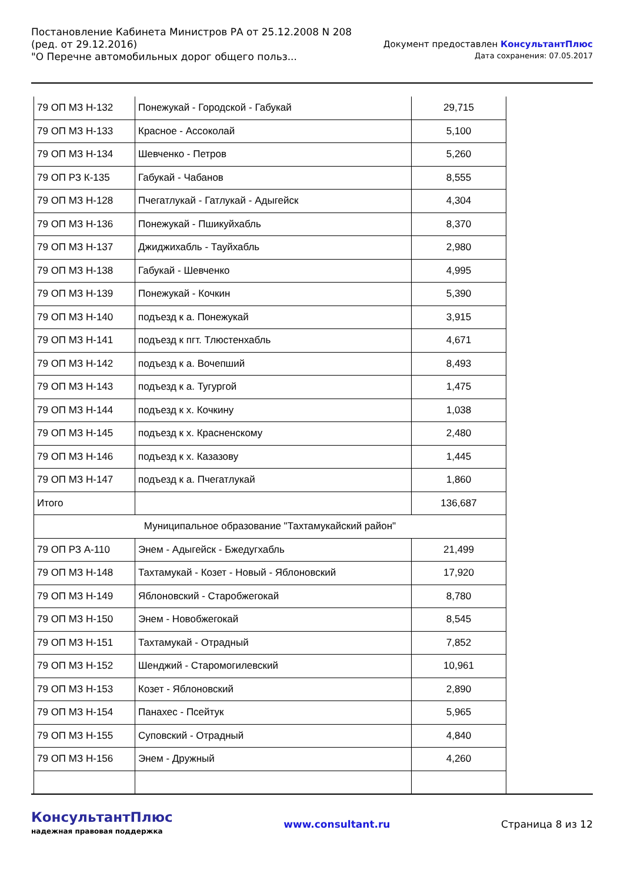Постановление Кабинета Министров РА от 25.12.2008 N 208
(ред. от 29.12.2016)
"О Перечне автомобильных дорог общего польз...
Документ предоставлен КонсультантПлюс
Дата сохранения: 07.05.2017
| 79 ОП МЗ Н-132 | Понежукай - Городской - Габукай | 29,715 |
| 79 ОП МЗ Н-133 | Красное - Ассоколай | 5,100 |
| 79 ОП МЗ Н-134 | Шевченко - Петров | 5,260 |
| 79 ОП РЗ К-135 | Габукай - Чабанов | 8,555 |
| 79 ОП МЗ Н-128 | Пчегатлукай - Гатлукай - Адыгейск | 4,304 |
| 79 ОП МЗ Н-136 | Понежукай - Пшикуйхабль | 8,370 |
| 79 ОП МЗ Н-137 | Джиджихабль - Тауйхабль | 2,980 |
| 79 ОП МЗ Н-138 | Габукай - Шевченко | 4,995 |
| 79 ОП МЗ Н-139 | Понежукай - Кочкин | 5,390 |
| 79 ОП МЗ Н-140 | подъезд к а. Понежукай | 3,915 |
| 79 ОП МЗ Н-141 | подъезд к пгт. Тлюстенхабль | 4,671 |
| 79 ОП МЗ Н-142 | подъезд к а. Вочепший | 8,493 |
| 79 ОП МЗ Н-143 | подъезд к а. Тугургой | 1,475 |
| 79 ОП МЗ Н-144 | подъезд к х. Кочкину | 1,038 |
| 79 ОП МЗ Н-145 | подъезд к х. Красненскому | 2,480 |
| 79 ОП МЗ Н-146 | подъезд к х. Казазову | 1,445 |
| 79 ОП МЗ Н-147 | подъезд к а. Пчегатлукай | 1,860 |
| Итого | | 136,687 |
| Муниципальное образование "Тахтамукайский район" | | |
| 79 ОП РЗ А-110 | Энем - Адыгейск - Бжедугхабль | 21,499 |
| 79 ОП МЗ Н-148 | Тахтамукай - Козет - Новый - Яблоновский | 17,920 |
| 79 ОП МЗ Н-149 | Яблоновский - Старобжегокай | 8,780 |
| 79 ОП МЗ Н-150 | Энем - Новобжегокай | 8,545 |
| 79 ОП МЗ Н-151 | Тахтамукай - Отрадный | 7,852 |
| 79 ОП МЗ Н-152 | Шенджий - Старомогилевский | 10,961 |
| 79 ОП МЗ Н-153 | Козет - Яблоновский | 2,890 |
| 79 ОП МЗ Н-154 | Панахес - Псейтук | 5,965 |
| 79 ОП МЗ Н-155 | Суповский - Отрадный | 4,840 |
| 79 ОП МЗ Н-156 | Энем - Дружный | 4,260 |
КонсультантПлюс
надежная правовая поддержка
www.consultant.ru Страница 8 из 12